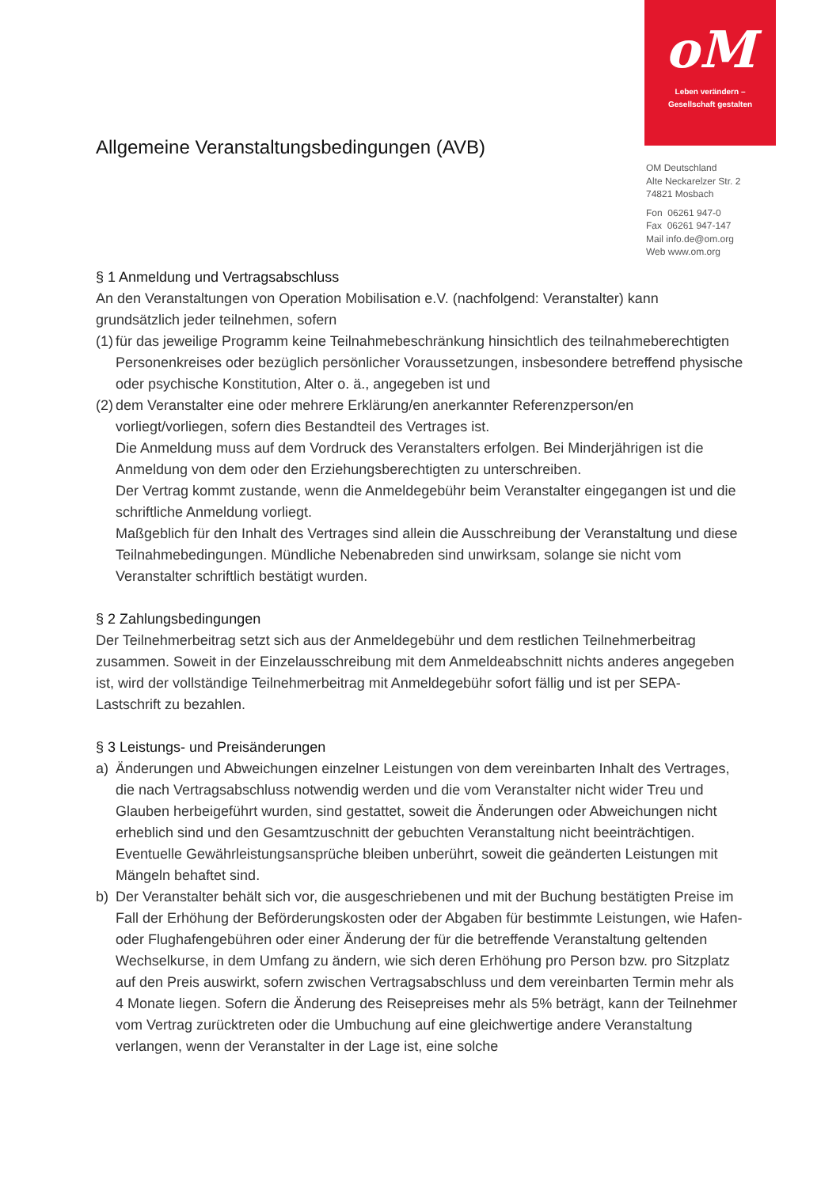oM
Leben verändern –
Gesellschaft gestalten
OM Deutschland
Alte Neckarelzer Str. 2
74821 Mosbach
Fon 06261 947-0
Fax 06261 947-147
Mail info.de@om.org
Web www.om.org
Allgemeine Veranstaltungsbedingungen (AVB)
§ 1 Anmeldung und Vertragsabschluss
An den Veranstaltungen von Operation Mobilisation e.V. (nachfolgend: Veranstalter) kann grundsätzlich jeder teilnehmen, sofern
(1)
für das jeweilige Programm keine Teilnahmebeschränkung hinsichtlich des teilnahmeberechtigten Personenkreises oder bezüglich persönlicher Voraussetzungen, insbesondere betreffend physische oder psychische Konstitution, Alter o. ä., angegeben ist und
(2)
dem Veranstalter eine oder mehrere Erklärung/en anerkannter Referenzperson/en vorliegt/vorliegen, sofern dies Bestandteil des Vertrages ist.
Die Anmeldung muss auf dem Vordruck des Veranstalters erfolgen. Bei Minderjährigen ist die Anmeldung von dem oder den Erziehungsberechtigten zu unterschreiben.
Der Vertrag kommt zustande, wenn die Anmeldegebühr beim Veranstalter eingegangen ist und die schriftliche Anmeldung vorliegt.
Maßgeblich für den Inhalt des Vertrages sind allein die Ausschreibung der Veranstaltung und diese Teilnahmebedingungen. Mündliche Nebenabreden sind unwirksam, solange sie nicht vom Veranstalter schriftlich bestätigt wurden.
§ 2 Zahlungsbedingungen
Der Teilnehmerbeitrag setzt sich aus der Anmeldegebühr und dem restlichen Teilnehmerbeitrag zusammen. Soweit in der Einzelausschreibung mit dem Anmeldeabschnitt nichts anderes angegeben ist, wird der vollständige Teilnehmerbeitrag mit Anmeldegebühr sofort fällig und ist per SEPA-Lastschrift zu bezahlen.
§ 3 Leistungs- und Preisänderungen
a) Änderungen und Abweichungen einzelner Leistungen von dem vereinbarten Inhalt des Vertrages, die nach Vertragsabschluss notwendig werden und die vom Veranstalter nicht wider Treu und Glauben herbeigeführt wurden, sind gestattet, soweit die Änderungen oder Abweichungen nicht erheblich sind und den Gesamtzuschnitt der gebuchten Veranstaltung nicht beeinträchtigen. Eventuelle Gewährleistungsansprüche bleiben unberührt, soweit die geänderten Leistungen mit Mängeln behaftet sind.
b) Der Veranstalter behält sich vor, die ausgeschriebenen und mit der Buchung bestätigten Preise im Fall der Erhöhung der Beförderungskosten oder der Abgaben für bestimmte Leistungen, wie Hafen- oder Flughafengebühren oder einer Änderung der für die betreffende Veranstaltung geltenden Wechselkurse, in dem Umfang zu ändern, wie sich deren Erhöhung pro Person bzw. pro Sitzplatz auf den Preis auswirkt, sofern zwischen Vertragsabschluss und dem vereinbarten Termin mehr als 4 Monate liegen. Sofern die Änderung des Reisepreises mehr als 5% beträgt, kann der Teilnehmer vom Vertrag zurücktreten oder die Umbuchung auf eine gleichwertige andere Veranstaltung verlangen, wenn der Veranstalter in der Lage ist, eine solche